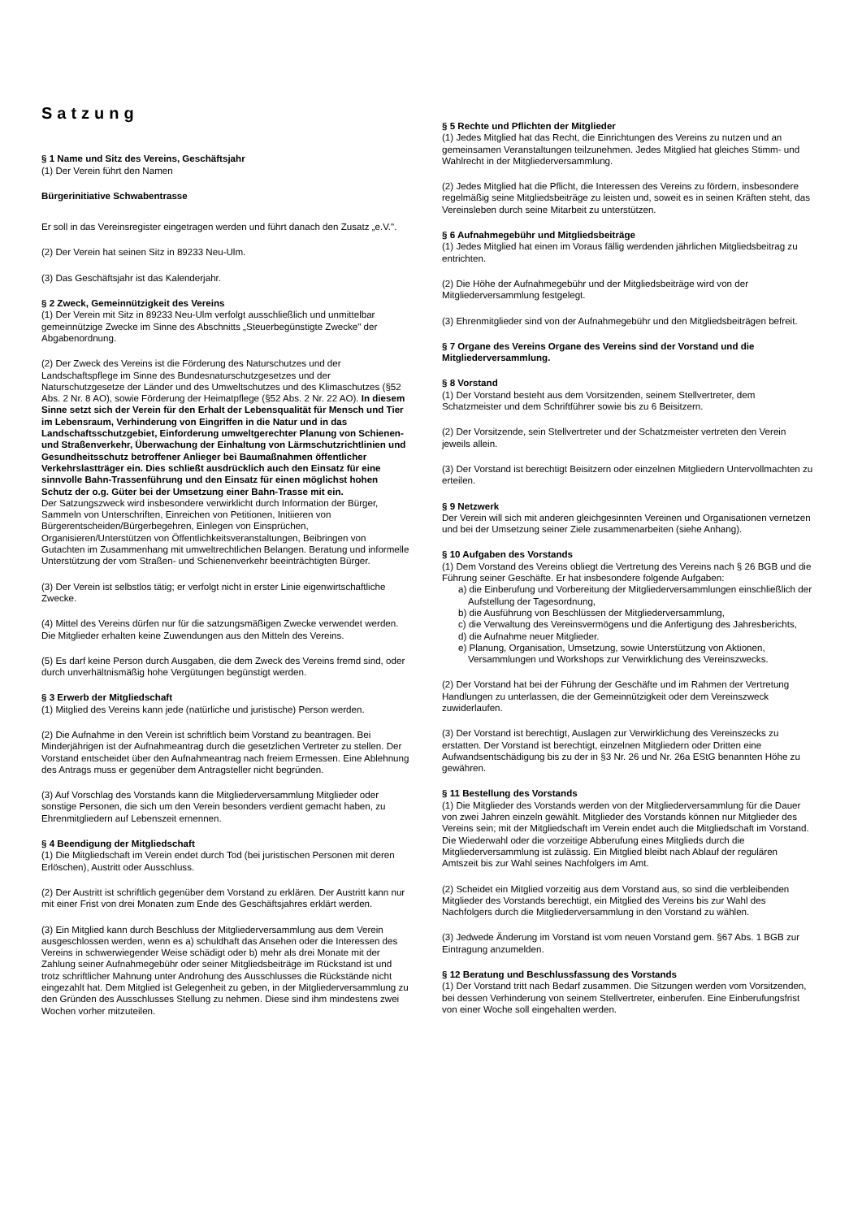Satzung
§ 1 Name und Sitz des Vereins, Geschäftsjahr
(1) Der Verein führt den Namen
Bürgerinitiative Schwabentrasse
Er soll in das Vereinsregister eingetragen werden und führt danach den Zusatz „e.V.".
(2) Der Verein hat seinen Sitz in 89233 Neu-Ulm.
(3) Das Geschäftsjahr ist das Kalenderjahr.
§ 2 Zweck, Gemeinnützigkeit des Vereins
(1) Der Verein mit Sitz in 89233 Neu-Ulm verfolgt ausschließlich und unmittelbar gemeinnützige Zwecke im Sinne des Abschnitts „Steuerbegünstigte Zwecke" der Abgabenordnung.
(2) Der Zweck des Vereins ist die Förderung des Naturschutzes und der Landschaftspflege im Sinne des Bundesnaturschutzgesetzes und der Naturschutzgesetze der Länder und des Umweltschutzes und des Klimaschutzes (§52 Abs. 2 Nr. 8 AO), sowie Förderung der Heimatpflege (§52 Abs. 2 Nr. 22 AO). In diesem Sinne setzt sich der Verein für den Erhalt der Lebensqualität für Mensch und Tier im Lebensraum, Verhinderung von Eingriffen in die Natur und in das Landschaftsschutzgebiet, Einforderung umweltgerechter Planung von Schienen- und Straßenverkehr, Überwachung der Einhaltung von Lärmschutzrichtlinien und Gesundheitsschutz betroffener Anlieger bei Baumaßnahmen öffentlicher Verkehrslastträger ein. Dies schließt ausdrücklich auch den Einsatz für eine sinnvolle Bahn-Trassenführung und den Einsatz für einen möglichst hohen Schutz der o.g. Güter bei der Umsetzung einer Bahn-Trasse mit ein.
Der Satzungszweck wird insbesondere verwirklicht durch Information der Bürger, Sammeln von Unterschriften, Einreichen von Petitionen, Initiieren von Bürgerentscheiden/Bürgerbegehren, Einlegen von Einsprüchen, Organisieren/Unterstützen von Öffentlichkeitsveranstaltungen, Beibringen von Gutachten im Zusammenhang mit umweltrechtlichen Belangen. Beratung und informelle Unterstützung der vom Straßen- und Schienenverkehr beeinträchtigten Bürger.
(3) Der Verein ist selbstlos tätig; er verfolgt nicht in erster Linie eigenwirtschaftliche Zwecke.
(4) Mittel des Vereins dürfen nur für die satzungsmäßigen Zwecke verwendet werden. Die Mitglieder erhalten keine Zuwendungen aus den Mitteln des Vereins.
(5) Es darf keine Person durch Ausgaben, die dem Zweck des Vereins fremd sind, oder durch unverhältnismäßig hohe Vergütungen begünstigt werden.
§ 3 Erwerb der Mitgliedschaft
(1) Mitglied des Vereins kann jede (natürliche und juristische) Person werden.
(2) Die Aufnahme in den Verein ist schriftlich beim Vorstand zu beantragen. Bei Minderjährigen ist der Aufnahmeantrag durch die gesetzlichen Vertreter zu stellen. Der Vorstand entscheidet über den Aufnahmeantrag nach freiem Ermessen. Eine Ablehnung des Antrags muss er gegenüber dem Antragsteller nicht begründen.
(3) Auf Vorschlag des Vorstands kann die Mitgliederversammlung Mitglieder oder sonstige Personen, die sich um den Verein besonders verdient gemacht haben, zu Ehrenmitgliedern auf Lebenszeit ernennen.
§ 4 Beendigung der Mitgliedschaft
(1) Die Mitgliedschaft im Verein endet durch Tod (bei juristischen Personen mit deren Erlöschen), Austritt oder Ausschluss.
(2) Der Austritt ist schriftlich gegenüber dem Vorstand zu erklären. Der Austritt kann nur mit einer Frist von drei Monaten zum Ende des Geschäftsjahres erklärt werden.
(3) Ein Mitglied kann durch Beschluss der Mitgliederversammlung aus dem Verein ausgeschlossen werden, wenn es a) schuldhaft das Ansehen oder die Interessen des Vereins in schwerwiegender Weise schädigt oder b) mehr als drei Monate mit der Zahlung seiner Aufnahmegebühr oder seiner Mitgliedsbeiträge im Rückstand ist und trotz schriftlicher Mahnung unter Androhung des Ausschlusses die Rückstände nicht eingezahlt hat. Dem Mitglied ist Gelegenheit zu geben, in der Mitgliederversammlung zu den Gründen des Ausschlusses Stellung zu nehmen. Diese sind ihm mindestens zwei Wochen vorher mitzuteilen.
§ 5 Rechte und Pflichten der Mitglieder
(1) Jedes Mitglied hat das Recht, die Einrichtungen des Vereins zu nutzen und an gemeinsamen Veranstaltungen teilzunehmen. Jedes Mitglied hat gleiches Stimm- und Wahlrecht in der Mitgliederversammlung.
(2) Jedes Mitglied hat die Pflicht, die Interessen des Vereins zu fördern, insbesondere regelmäßig seine Mitgliedsbeiträge zu leisten und, soweit es in seinen Kräften steht, das Vereinsleben durch seine Mitarbeit zu unterstützen.
§ 6 Aufnahmegebühr und Mitgliedsbeiträge
(1) Jedes Mitglied hat einen im Voraus fällig werdenden jährlichen Mitgliedsbeitrag zu entrichten.
(2) Die Höhe der Aufnahmegebühr und der Mitgliedsbeiträge wird von der Mitgliederversammlung festgelegt.
(3) Ehrenmitglieder sind von der Aufnahmegebühr und den Mitgliedsbeiträgen befreit.
§ 7 Organe des Vereins Organe des Vereins sind der Vorstand und die Mitgliederversammlung.
§ 8 Vorstand
(1) Der Vorstand besteht aus dem Vorsitzenden, seinem Stellvertreter, dem Schatzmeister und dem Schriftführer sowie bis zu 6 Beisitzern.
(2) Der Vorsitzende, sein Stellvertreter und der Schatzmeister vertreten den Verein jeweils allein.
(3) Der Vorstand ist berechtigt Beisitzern oder einzelnen Mitgliedern Untervollmachten zu erteilen.
§ 9 Netzwerk
Der Verein will sich mit anderen gleichgesinnten Vereinen und Organisationen vernetzen und bei der Umsetzung seiner Ziele zusammenarbeiten (siehe Anhang).
§ 10 Aufgaben des Vorstands
(1) Dem Vorstand des Vereins obliegt die Vertretung des Vereins nach § 26 BGB und die Führung seiner Geschäfte. Er hat insbesondere folgende Aufgaben:
a) die Einberufung und Vorbereitung der Mitgliederversammlungen einschließlich der Aufstellung der Tagesordnung,
b) die Ausführung von Beschlüssen der Mitgliederversammlung,
c) die Verwaltung des Vereinsvermögens und die Anfertigung des Jahresberichts,
d) die Aufnahme neuer Mitglieder.
e) Planung, Organisation, Umsetzung, sowie Unterstützung von Aktionen, Versammlungen und Workshops zur Verwirklichung des Vereinszwecks.
(2) Der Vorstand hat bei der Führung der Geschäfte und im Rahmen der Vertretung Handlungen zu unterlassen, die der Gemeinnützigkeit oder dem Vereinszweck zuwiderlaufen.
(3) Der Vorstand ist berechtigt, Auslagen zur Verwirklichung des Vereinszecks zu erstatten. Der Vorstand ist berechtigt, einzelnen Mitgliedern oder Dritten eine Aufwandsentschädigung bis zu der in §3 Nr. 26 und Nr. 26a EStG benannten Höhe zu gewähren.
§ 11 Bestellung des Vorstands
(1) Die Mitglieder des Vorstands werden von der Mitgliederversammlung für die Dauer von zwei Jahren einzeln gewählt. Mitglieder des Vorstands können nur Mitglieder des Vereins sein; mit der Mitgliedschaft im Verein endet auch die Mitgliedschaft im Vorstand. Die Wiederwahl oder die vorzeitige Abberufung eines Mitglieds durch die Mitgliederversammlung ist zulässig. Ein Mitglied bleibt nach Ablauf der regulären Amtszeit bis zur Wahl seines Nachfolgers im Amt.
(2) Scheidet ein Mitglied vorzeitig aus dem Vorstand aus, so sind die verbleibenden Mitglieder des Vorstands berechtigt, ein Mitglied des Vereins bis zur Wahl des Nachfolgers durch die Mitgliederversammlung in den Vorstand zu wählen.
(3) Jedwede Änderung im Vorstand ist vom neuen Vorstand gem. §67 Abs. 1 BGB zur Eintragung anzumelden.
§ 12 Beratung und Beschlussfassung des Vorstands
(1) Der Vorstand tritt nach Bedarf zusammen. Die Sitzungen werden vom Vorsitzenden, bei dessen Verhinderung von seinem Stellvertreter, einberufen. Eine Einberufungsfrist von einer Woche soll eingehalten werden.